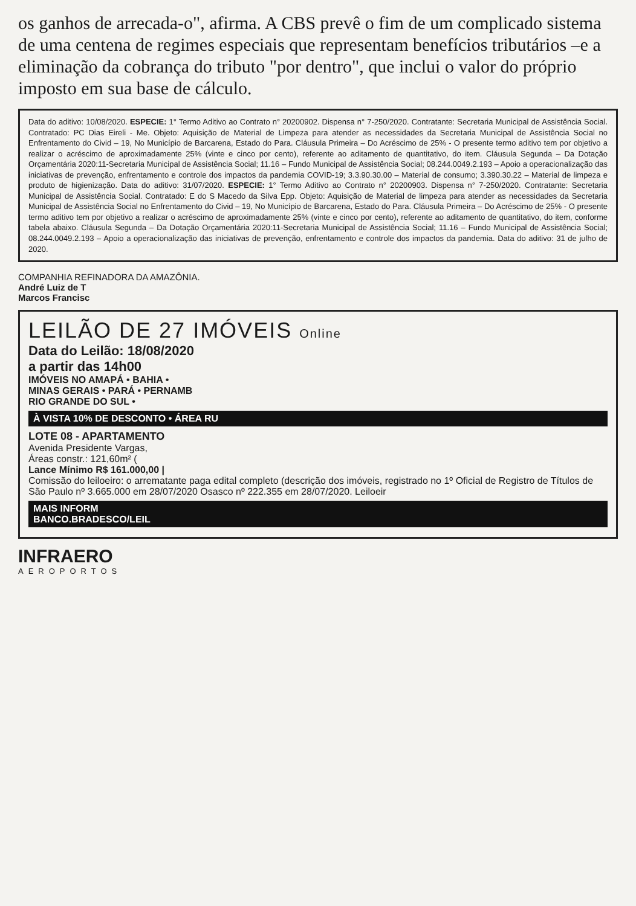os ganhos de arrecada-o", afirma. A CBS prevê o fim de um complicado sistema de uma centena de regimes especiais que representam benefícios tributários –e a eliminação da cobrança do tributo "por dentro", que inclui o valor do próprio imposto em sua base de cálculo.
Data do aditivo: 10/08/2020. ESPECIE: 1° Termo Aditivo ao Contrato n° 20200902. Dispensa n° 7-250/2020. Contratante: Secretaria Municipal de Assistência Social. Contratado: PC Dias Eireli - Me. Objeto: Aquisição de Material de Limpeza para atender as necessidades da Secretaria Municipal de Assistência Social no Enfrentamento do Civid – 19, No Município de Barcarena, Estado do Para. Cláusula Primeira – Do Acréscimo de 25% - O presente termo aditivo tem por objetivo a realizar o acréscimo de aproximadamente 25% (vinte e cinco por cento), referente ao aditamento de quantitativo, do item. Cláusula Segunda – Da Dotação Orçamentária 2020:11-Secretaria Municipal de Assistência Social; 11.16 – Fundo Municipal de Assistência Social; 08.244.0049.2.193 – Apoio a operacionalização das iniciativas de prevenção, enfrentamento e controle dos impactos da pandemia COVID-19; 3.3.90.30.00 – Material de consumo; 3.390.30.22 – Material de limpeza e produto de higienização. Data do aditivo: 31/07/2020. ESPECIE: 1° Termo Aditivo ao Contrato n° 20200903. Dispensa n° 7-250/2020. Contratante: Secretaria Municipal de Assistência Social. Contratado: E do S Macedo da Silva Epp. Objeto: Aquisição de Material de limpeza para atender as necessidades da Secretaria Municipal de Assistência Social no Enfrentamento do Civid – 19, No Município de Barcarena, Estado do Para. Cláusula Primeira – Do Acréscimo de 25% - O presente termo aditivo tem por objetivo a realizar o acréscimo de aproximadamente 25% (vinte e cinco por cento), referente ao aditamento de quantitativo, do item, conforme tabela abaixo. Cláusula Segunda – Da Dotação Orçamentária 2020:11-Secretaria Municipal de Assistência Social; 11.16 – Fundo Municipal de Assistência Social; 08.244.0049.2.193 – Apoio a operacionalização das iniciativas de prevenção, enfrentamento e controle dos impactos da pandemia. Data do aditivo: 31 de julho de 2020.
COMPANHIA REFINADORA DA AMAZÔNIA.
André Luiz de T
Marcos Francisc
LEILÃO DE 27 IMÓVEIS Online
Data do Leilão: 18/08/2020
a partir das 14h00
IMÓVEIS NO AMAPÁ • BAHIA •
MINAS GERAIS • PARÁ • PERNAMB
RIO GRANDE DO SUL •
À VISTA 10% DE DESCONTO • ÁREA RU
LOTE 08 - APARTAMENTO
Avenida Presidente Vargas,
Áreas constr.: 121,60m² (
Lance Mínimo R$ 161.000,00 |
Comissão do leiloeiro: o arrematante paga edital completo (descrição dos imóveis, registrado no 1º Oficial de Registro de Títulos de São Paulo nº 3.665.000 em 28/07/2020 Osasco nº 222.355 em 28/07/2020. Leiloeir
MAIS INFORM
BANCO.BRADESCO/LEIL
INFRAERO
AEROPORTOS